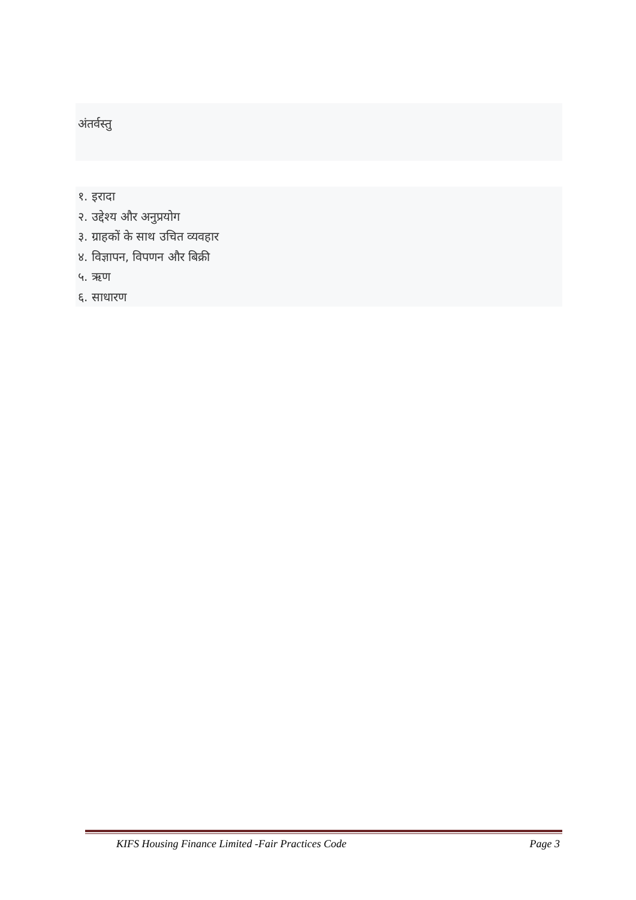अंतर्वस्तु
१. इरादा
२. उद्देश्य और अनुप्रयोग
३. ग्राहकों के साथ उचित व्यवहार
४. विज्ञापन, विपणन और बिक्री
५. ऋण
६. साधारण
KIFS Housing Finance Limited -Fair Practices Code Page 3